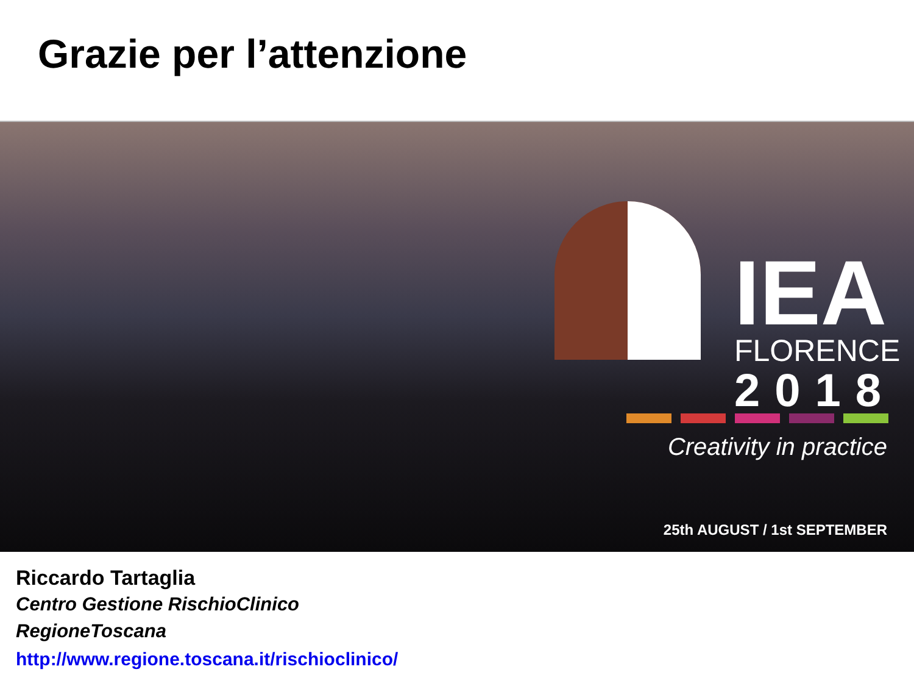Grazie per l’attenzione
IEA
FLORENCE
2018
Creativity in practice
25th AUGUST / 1st SEPTEMBER
Riccardo Tartaglia
Centro Gestione RischioClinico
RegioneToscana
http://www.regione.toscana.it/rischioclinico/